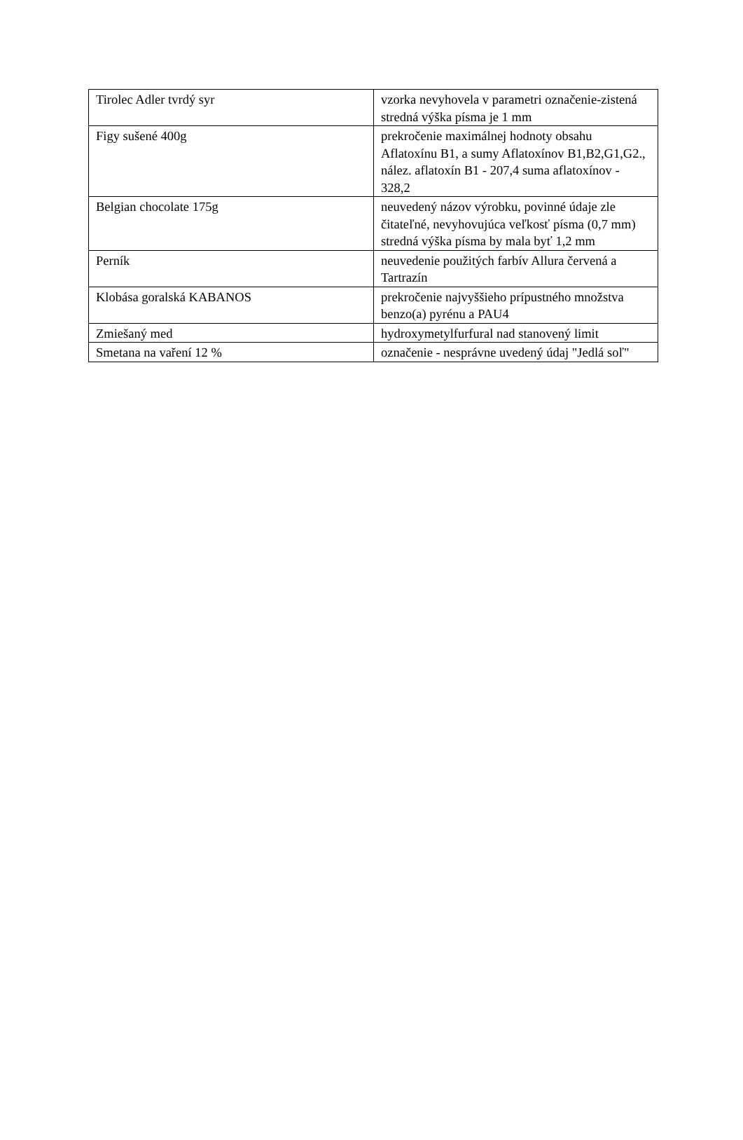| Tirolec Adler tvrdý syr | vzorka nevyhovela v parametri označenie-zistená stredná výška písma je 1 mm |
| Figy sušené 400g | prekročenie maximálnej hodnoty obsahu Aflatoxínu B1, a sumy Aflatoxínov B1,B2,G1,G2., nález. aflatoxín B1 - 207,4 suma aflatoxínov - 328,2 |
| Belgian chocolate 175g | neuvedený názov výrobku, povinné údaje zle čitateľné, nevyhovujúca veľkosť písma (0,7 mm) stredná výška písma by mala byť 1,2 mm |
| Perník | neuvedenie použitých farbív Allura červená a Tartrazín |
| Klobása goralská KABANOS | prekročenie najvyššieho prípustného množstva benzo(a) pyrénu a PAU4 |
| Zmiešaný med | hydroxymetylfurfural nad stanovený limit |
| Smetana na vaření 12 % | označenie - nesprávne uvedený údaj "Jedlá soľ" |